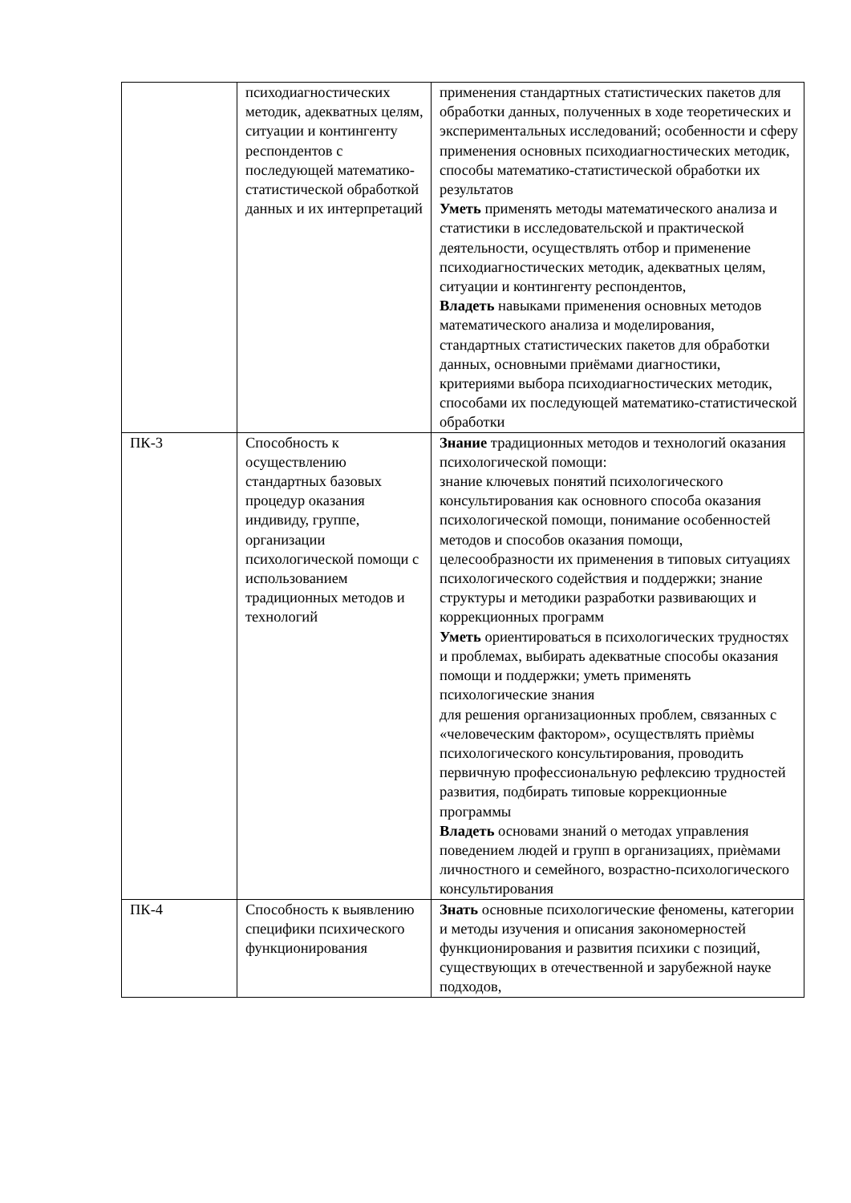| | психодиагностических методик, адекватных целям, ситуации и контингенту респондентов с последующей математико-статистической обработкой данных и их интерпретаций | применения стандартных статистических пакетов для обработки данных, полученных в ходе теоретических и экспериментальных исследований; особенности и сферу применения основных психодиагностических методик, способы математико-статистической обработки их результатов Уметь применять методы математического анализа и статистики в исследовательской и практической деятельности, осуществлять отбор и применение психодиагностических методик, адекватных целям, ситуации и контингенту респондентов, Владеть навыками применения основных методов математического анализа и моделирования, стандартных статистических пакетов для обработки данных, основными приёмами диагностики, критериями выбора психодиагностических методик, способами их последующей математико-статистической обработки |
| ПК-3 | Способность к осуществлению стандартных базовых процедур оказания индивиду, группе, организации психологической помощи с использованием традиционных методов и технологий | Знание традиционных методов и технологий оказания психологической помощи: знание ключевых понятий психологического консультирования как основного способа оказания психологической помощи, понимание особенностей методов и способов оказания помощи, целесообразности их применения в типовых ситуациях психологического содействия и поддержки; знание структуры и методики разработки развивающих и коррекционных программ Уметь ориентироваться в психологических трудностях и проблемах, выбирать адекватные способы оказания помощи и поддержки; уметь применять психологические знания для решения организационных проблем, связанных с «человеческим фактором», осуществлять приèмы психологического консультирования, проводить первичную профессиональную рефлексию трудностей развития, подбирать типовые коррекционные программы Владеть основами знаний о методах управления поведением людей и групп в организациях, приèмами личностного и семейного, возрастно-психологического консультирования |
| ПК-4 | Способность к выявлению специфики психического функционирования | Знать основные психологические феномены, категории и методы изучения и описания закономерностей функционирования и развития психики с позиций, существующих в отечественной и зарубежной науке подходов, |